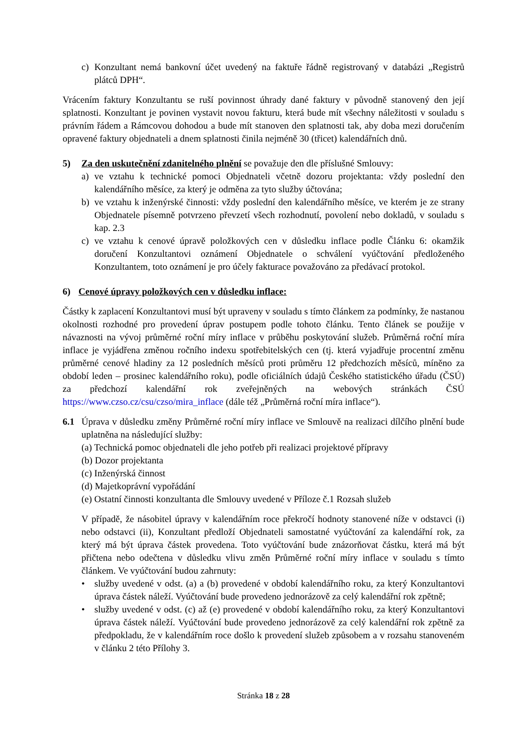c) Konzultant nemá bankovní účet uvedený na faktuře řádně registrovaný v databázi „Registrů plátců DPH“.
Vrácením faktury Konzultantu se ruší povinnost úhrady dané faktury v původně stanovený den její splatnosti. Konzultant je povinen vystavit novou fakturu, která bude mít všechny náležitosti v souladu s právním řádem a Rámcovou dohodou a bude mít stanoven den splatnosti tak, aby doba mezi doručením opravené faktury objednateli a dnem splatnosti činila nejméně 30 (třicet) kalendářních dnů.
5) Za den uskutečnění zdanitelného plnění se považuje den dle příslušné Smlouvy:
a) ve vztahu k technické pomoci Objednateli včetně dozoru projektanta: vždy poslední den kalendářního měsíce, za který je odměna za tyto služby účtována;
b) ve vztahu k inženýrské činnosti: vždy poslední den kalendářního měsíce, ve kterém je ze strany Objednatele písemně potvrzeno převzetí všech rozhodnutí, povolení nebo dokladů, v souladu s kap. 2.3
c) ve vztahu k cenové úpravě položkových cen v důsledku inflace podle Článku 6: okamžik doručení Konzultantovi oznámení Objednatele o schválení vyúčtování předloženého Konzultantem, toto oznámení je pro účely fakturace považováno za předávací protokol.
6) Cenové úpravy položkových cen v důsledku inflace:
Částky k zaplacení Konzultantovi musí být upraveny v souladu s tímto článkem za podmínky, že nastanou okolnosti rozhodné pro provedení úprav postupem podle tohoto článku. Tento článek se použije v návaznosti na vývoj průměrné roční míry inflace v průběhu poskytování služeb. Průměrná roční míra inflace je vyjádřena změnou ročního indexu spotřebitelských cen (tj. která vyjadřuje procentní změnu průměrné cenové hladiny za 12 posledních měsíců proti průměru 12 předchozích měsíců, míněno za období leden – prosinec kalendářního roku), podle oficiálních údajů Českého statistického úřadu (ČSÚ) za předchozí kalendářní rok zveřejněných na webových stránkách ČSÚ https://www.czso.cz/csu/czso/mira_inflace (dále též „Průměrná roční míra inflace“).
6.1 Úprava v důsledku změny Průměrné roční míry inflace ve Smlouvě na realizaci dílčího plnění bude uplatněna na následující služby:
(a) Technická pomoc objednateli dle jeho potřeb při realizaci projektové přípravy
(b) Dozor projektanta
(c) Inženýrská činnost
(d) Majetkoprávní vypořádání
(e) Ostatní činnosti konzultanta dle Smlouvy uvedené v Příloze č.1 Rozsah služeb
V případě, že násobitel úpravy v kalendářním roce překročí hodnoty stanovené níže v odstavci (i) nebo odstavci (ii), Konzultant předloží Objednateli samostatné vyúčtování za kalendářní rok, za který má být úprava částek provedena. Toto vyúčtování bude znázorňovat částku, která má být přičtena nebo odečtena v důsledku vlivu změn Průměrné roční míry inflace v souladu s tímto článkem. Ve vyúčtování budou zahrnuty:
• služby uvedené v odst. (a) a (b) provedené v období kalendářního roku, za který Konzultantovi úprava částek náleží. Vyúčtování bude provedeno jednorázově za celý kalendářní rok zpětně;
• služby uvedené v odst. (c) až (e) provedené v období kalendářního roku, za který Konzultantovi úprava částek náleží. Vyúčtování bude provedeno jednorázově za celý kalendářní rok zpětně za předpokladu, že v kalendářním roce došlo k provedení služeb způsobem a v rozsahu stanoveném v článku 2 této Přílohy 3.
Stránka 18 z 28